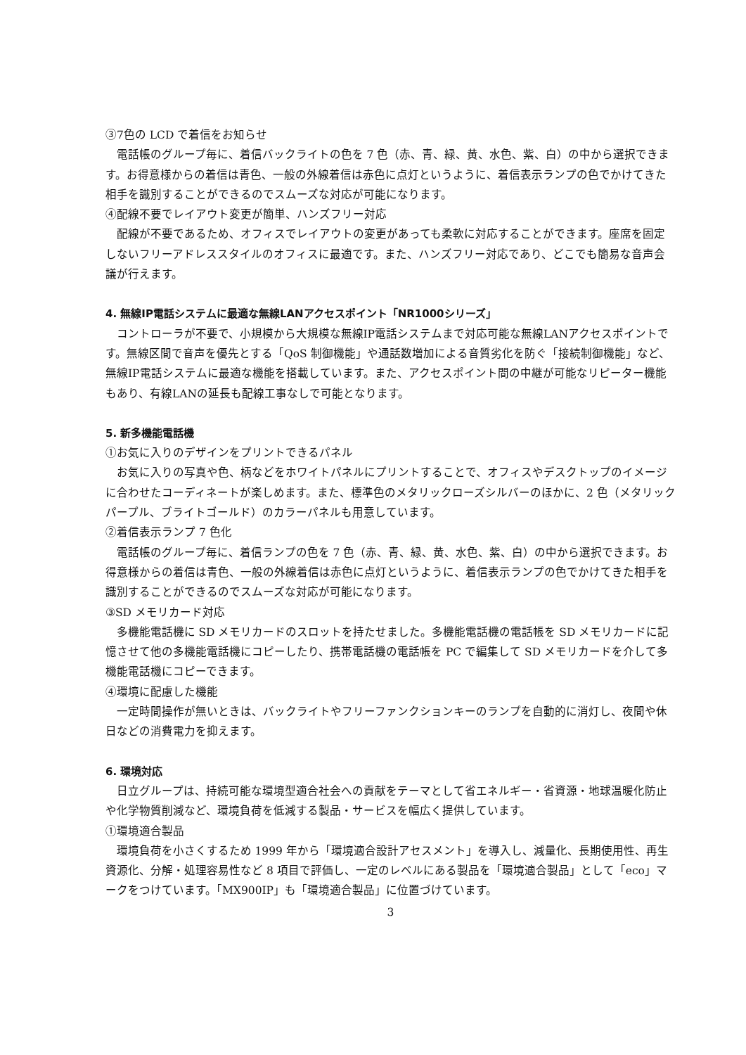③7色の LCD で着信をお知らせ
電話帳のグループ毎に、着信バックライトの色を 7 色（赤、青、緑、黄、水色、紫、白）の中から選択できます。お得意様からの着信は青色、一般の外線着信は赤色に点灯というように、着信表示ランプの色でかけてきた相手を識別することができるのでスムーズな対応が可能になります。
④配線不要でレイアウト変更が簡単、ハンズフリー対応
配線が不要であるため、オフィスでレイアウトの変更があっても柔軟に対応することができます。座席を固定しないフリーアドレススタイルのオフィスに最適です。また、ハンズフリー対応であり、どこでも簡易な音声会議が行えます。
4. 無線IP電話システムに最適な無線LANアクセスポイント「NR1000シリーズ」
コントローラが不要で、小規模から大規模な無線IP電話システムまで対応可能な無線LANアクセスポイントです。無線区間で音声を優先とする「QoS 制御機能」や通話数増加による音質劣化を防ぐ「接続制御機能」など、無線IP電話システムに最適な機能を搭載しています。また、アクセスポイント間の中継が可能なリピーター機能もあり、有線LANの延長も配線工事なしで可能となります。
5. 新多機能電話機
①お気に入りのデザインをプリントできるパネル
お気に入りの写真や色、柄などをホワイトパネルにプリントすることで、オフィスやデスクトップのイメージに合わせたコーディネートが楽しめます。また、標準色のメタリックローズシルバーのほかに、2 色（メタリックパープル、ブライトゴールド）のカラーパネルも用意しています。
②着信表示ランプ 7 色化
電話帳のグループ毎に、着信ランプの色を 7 色（赤、青、緑、黄、水色、紫、白）の中から選択できます。お得意様からの着信は青色、一般の外線着信は赤色に点灯というように、着信表示ランプの色でかけてきた相手を識別することができるのでスムーズな対応が可能になります。
③SD メモリカード対応
多機能電話機に SD メモリカードのスロットを持たせました。多機能電話機の電話帳を SD メモリカードに記憶させて他の多機能電話機にコピーしたり、携帯電話機の電話帳を PC で編集して SD メモリカードを介して多機能電話機にコピーできます。
④環境に配慮した機能
一定時間操作が無いときは、バックライトやフリーファンクションキーのランプを自動的に消灯し、夜間や休日などの消費電力を抑えます。
6. 環境対応
日立グループは、持続可能な環境型適合社会への貢献をテーマとして省エネルギー・省資源・地球温暖化防止や化学物質削減など、環境負荷を低減する製品・サービスを幅広く提供しています。
①環境適合製品
環境負荷を小さくするため 1999 年から「環境適合設計アセスメント」を導入し、減量化、長期使用性、再生資源化、分解・処理容易性など 8 項目で評価し、一定のレベルにある製品を「環境適合製品」として「eco」マークをつけています。「MX900IP」も「環境適合製品」に位置づけています。
3